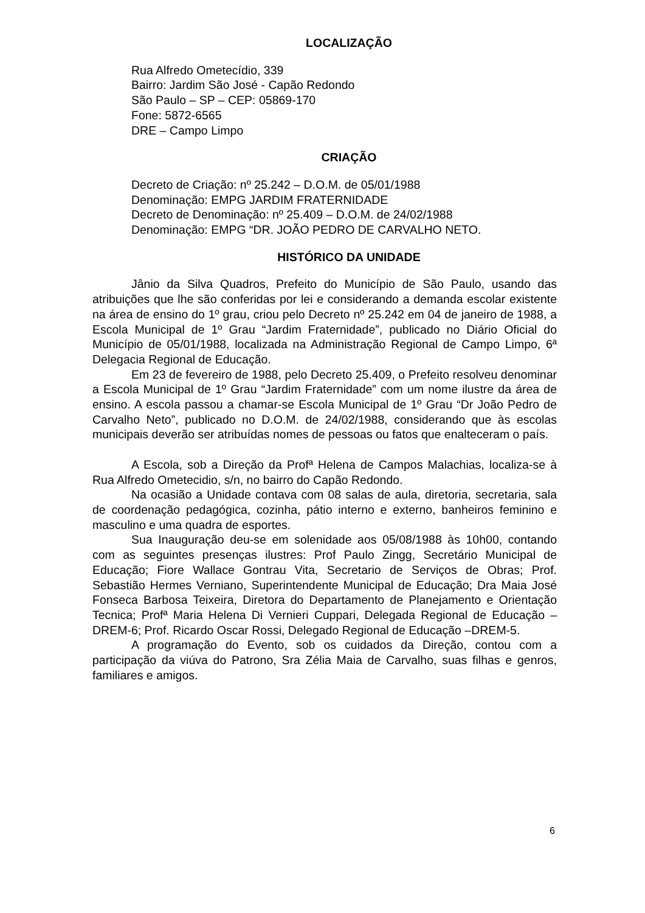LOCALIZAÇÃO
Rua Alfredo Ometecídio, 339
Bairro: Jardim São José - Capão Redondo
São Paulo – SP – CEP: 05869-170
Fone: 5872-6565
DRE – Campo Limpo
CRIAÇÃO
Decreto de Criação: nº 25.242 – D.O.M. de 05/01/1988
Denominação: EMPG JARDIM FRATERNIDADE
Decreto de Denominação: nº 25.409 – D.O.M. de 24/02/1988
Denominação: EMPG “DR. JOÃO PEDRO DE CARVALHO NETO.
HISTÓRICO DA UNIDADE
Jânio da Silva Quadros, Prefeito do Município de São Paulo, usando das atribuições que lhe são conferidas por lei e considerando a demanda escolar existente na área de ensino do 1º grau, criou pelo Decreto nº 25.242 em 04 de janeiro de 1988, a Escola Municipal de 1º Grau “Jardim Fraternidade”, publicado no Diário Oficial do Município de 05/01/1988, localizada na Administração Regional de Campo Limpo, 6ª Delegacia Regional de Educação.
Em 23 de fevereiro de 1988, pelo Decreto 25.409, o Prefeito resolveu denominar a Escola Municipal de 1º Grau “Jardim Fraternidade” com um nome ilustre da área de ensino. A escola passou a chamar-se Escola Municipal de 1º Grau “Dr João Pedro de Carvalho Neto”, publicado no D.O.M. de 24/02/1988, considerando que às escolas municipais deverão ser atribuídas nomes de pessoas ou fatos que enalteceram o país.
A Escola, sob a Direção da Profª Helena de Campos Malachias, localiza-se à Rua Alfredo Ometecidio, s/n, no bairro do Capão Redondo.
Na ocasião a Unidade contava com 08 salas de aula, diretoria, secretaria, sala de coordenação pedagógica, cozinha, pátio interno e externo, banheiros feminino e masculino e uma quadra de esportes.
Sua Inauguração deu-se em solenidade aos 05/08/1988 às 10h00, contando com as seguintes presenças ilustres: Prof Paulo Zingg, Secretário Municipal de Educação; Fiore Wallace Gontrau Vita, Secretario de Serviços de Obras; Prof. Sebastião Hermes Verniano, Superintendente Municipal de Educação; Dra Maia José Fonseca Barbosa Teixeira, Diretora do Departamento de Planejamento e Orientação Tecnica; Profª Maria Helena Di Vernieri Cuppari, Delegada Regional de Educação –DREM-6; Prof. Ricardo Oscar Rossi, Delegado Regional de Educação –DREM-5.
A programação do Evento, sob os cuidados da Direção, contou com a participação da viúva do Patrono, Sra Zélia Maia de Carvalho, suas filhas e genros, familiares e amigos.
6